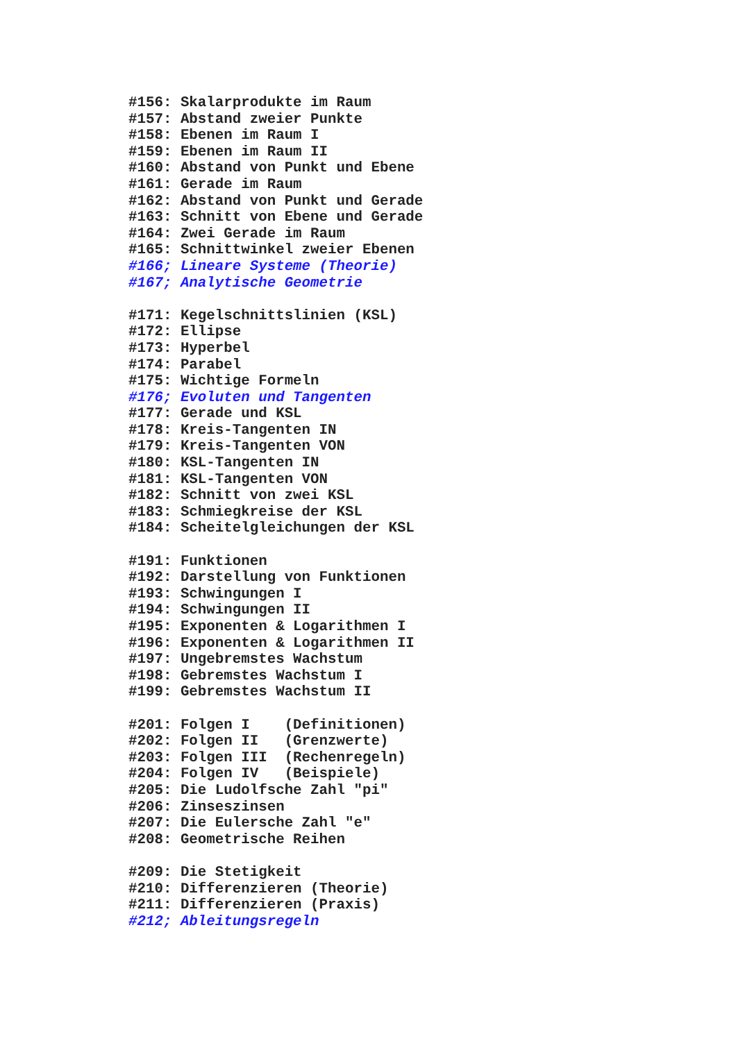#156: Skalarprodukte im Raum
#157: Abstand zweier Punkte
#158: Ebenen im Raum I
#159: Ebenen im Raum II
#160: Abstand von Punkt und Ebene
#161: Gerade im Raum
#162: Abstand von Punkt und Gerade
#163: Schnitt von Ebene und Gerade
#164: Zwei Gerade im Raum
#165: Schnittwinkel zweier Ebenen
#166; Lineare Systeme (Theorie)
#167; Analytische Geometrie

#171: Kegelschnittslinien (KSL)
#172: Ellipse
#173: Hyperbel
#174: Parabel
#175: Wichtige Formeln
#176; Evoluten und Tangenten
#177: Gerade und KSL
#178: Kreis-Tangenten IN
#179: Kreis-Tangenten VON
#180: KSL-Tangenten IN
#181: KSL-Tangenten VON
#182: Schnitt von zwei KSL
#183: Schmiegkreise der KSL
#184: Scheitelgleichungen der KSL

#191: Funktionen
#192: Darstellung von Funktionen
#193: Schwingungen I
#194: Schwingungen II
#195: Exponenten & Logarithmen I
#196: Exponenten & Logarithmen II
#197: Ungebremstes Wachstum
#198: Gebremstes Wachstum I
#199: Gebremstes Wachstum II

#201: Folgen I    (Definitionen)
#202: Folgen II   (Grenzwerte)
#203: Folgen III  (Rechenregeln)
#204: Folgen IV   (Beispiele)
#205: Die Ludolfsche Zahl "pi"
#206: Zinseszinsen
#207: Die Eulersche Zahl "e"
#208: Geometrische Reihen

#209: Die Stetigkeit
#210: Differenzieren (Theorie)
#211: Differenzieren (Praxis)
#212; Ableitungsregeln